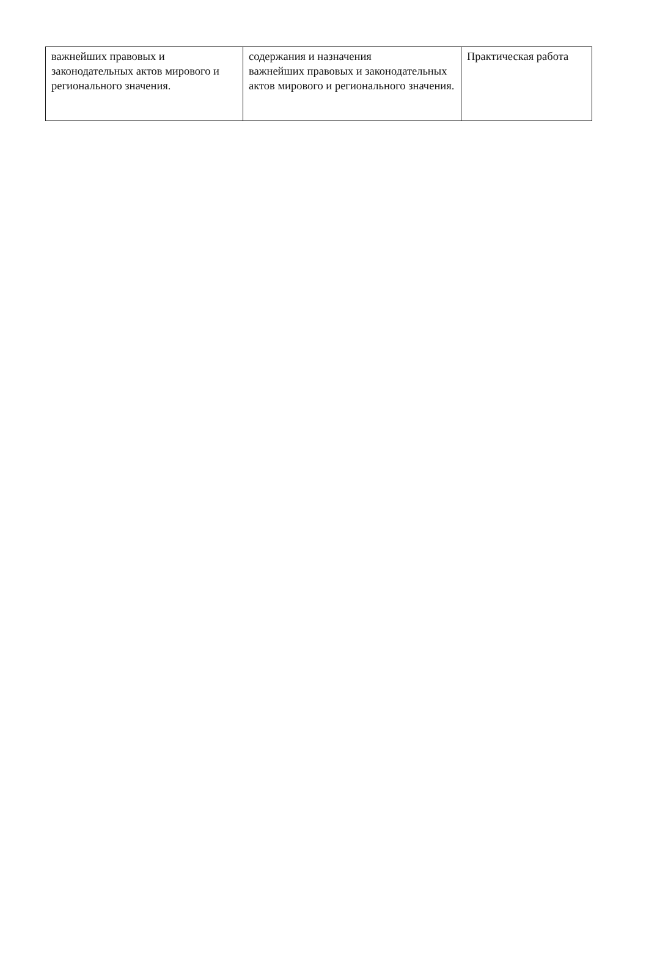| важнейших правовых и законодательных актов мирового и регионального значения. | содержания и назначения важнейших правовых и законодательных актов мирового и регионального значения. | Практическая работа |